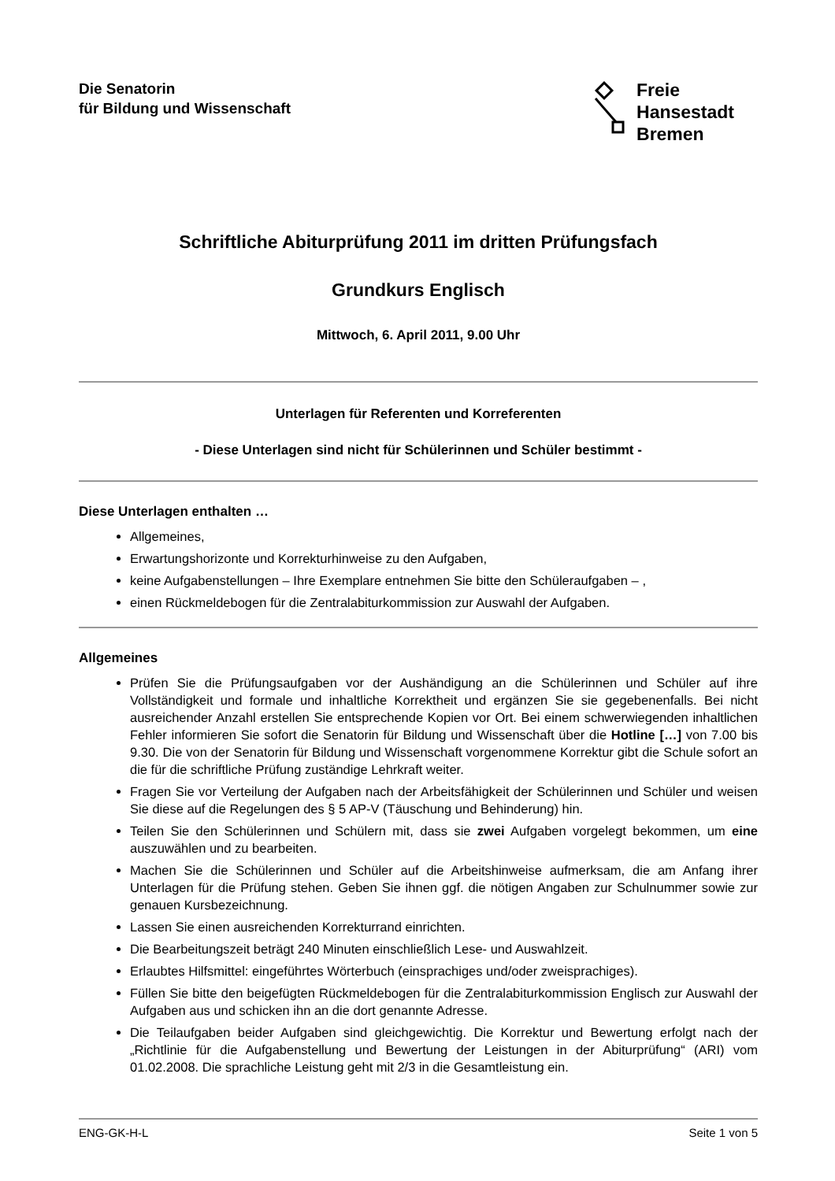Die Senatorin
für Bildung und Wissenschaft
Freie
Hansestadt
Bremen
Schriftliche Abiturprüfung 2011 im dritten Prüfungsfach
Grundkurs Englisch
Mittwoch, 6. April 2011, 9.00 Uhr
Unterlagen für Referenten und Korreferenten
- Diese Unterlagen sind nicht für Schülerinnen und Schüler bestimmt -
Diese Unterlagen enthalten …
Allgemeines,
Erwartungshorizonte und Korrekturhinweise zu den Aufgaben,
keine Aufgabenstellungen – Ihre Exemplare entnehmen Sie bitte den Schüleraufgaben – ,
einen Rückmeldebogen für die Zentralabiturkommission zur Auswahl der Aufgaben.
Allgemeines
Prüfen Sie die Prüfungsaufgaben vor der Aushändigung an die Schülerinnen und Schüler auf ihre Vollständigkeit und formale und inhaltliche Korrektheit und ergänzen Sie sie gegebenenfalls. Bei nicht ausreichender Anzahl erstellen Sie entsprechende Kopien vor Ort. Bei einem schwerwiegenden inhaltlichen Fehler informieren Sie sofort die Senatorin für Bildung und Wissenschaft über die Hotline […] von 7.00 bis 9.30. Die von der Senatorin für Bildung und Wissenschaft vorgenommene Korrektur gibt die Schule sofort an die für die schriftliche Prüfung zuständige Lehrkraft weiter.
Fragen Sie vor Verteilung der Aufgaben nach der Arbeitsfähigkeit der Schülerinnen und Schüler und weisen Sie diese auf die Regelungen des § 5 AP-V (Täuschung und Behinderung) hin.
Teilen Sie den Schülerinnen und Schülern mit, dass sie zwei Aufgaben vorgelegt bekommen, um eine auszuwählen und zu bearbeiten.
Machen Sie die Schülerinnen und Schüler auf die Arbeitshinweise aufmerksam, die am Anfang ihrer Unterlagen für die Prüfung stehen. Geben Sie ihnen ggf. die nötigen Angaben zur Schulnummer sowie zur genauen Kursbezeichnung.
Lassen Sie einen ausreichenden Korrekturrand einrichten.
Die Bearbeitungszeit beträgt 240 Minuten einschließlich Lese- und Auswahlzeit.
Erlaubtes Hilfsmittel: eingeführtes Wörterbuch (einsprachiges und/oder zweisprachiges).
Füllen Sie bitte den beigefügten Rückmeldebogen für die Zentralabiturkommission Englisch zur Auswahl der Aufgaben aus und schicken ihn an die dort genannte Adresse.
Die Teilaufgaben beider Aufgaben sind gleichgewichtig. Die Korrektur und Bewertung erfolgt nach der „Richtlinie für die Aufgabenstellung und Bewertung der Leistungen in der Abiturprüfung“ (ARI) vom 01.02.2008. Die sprachliche Leistung geht mit 2/3 in die Gesamtleistung ein.
ENG-GK-H-L Seite 1 von 5